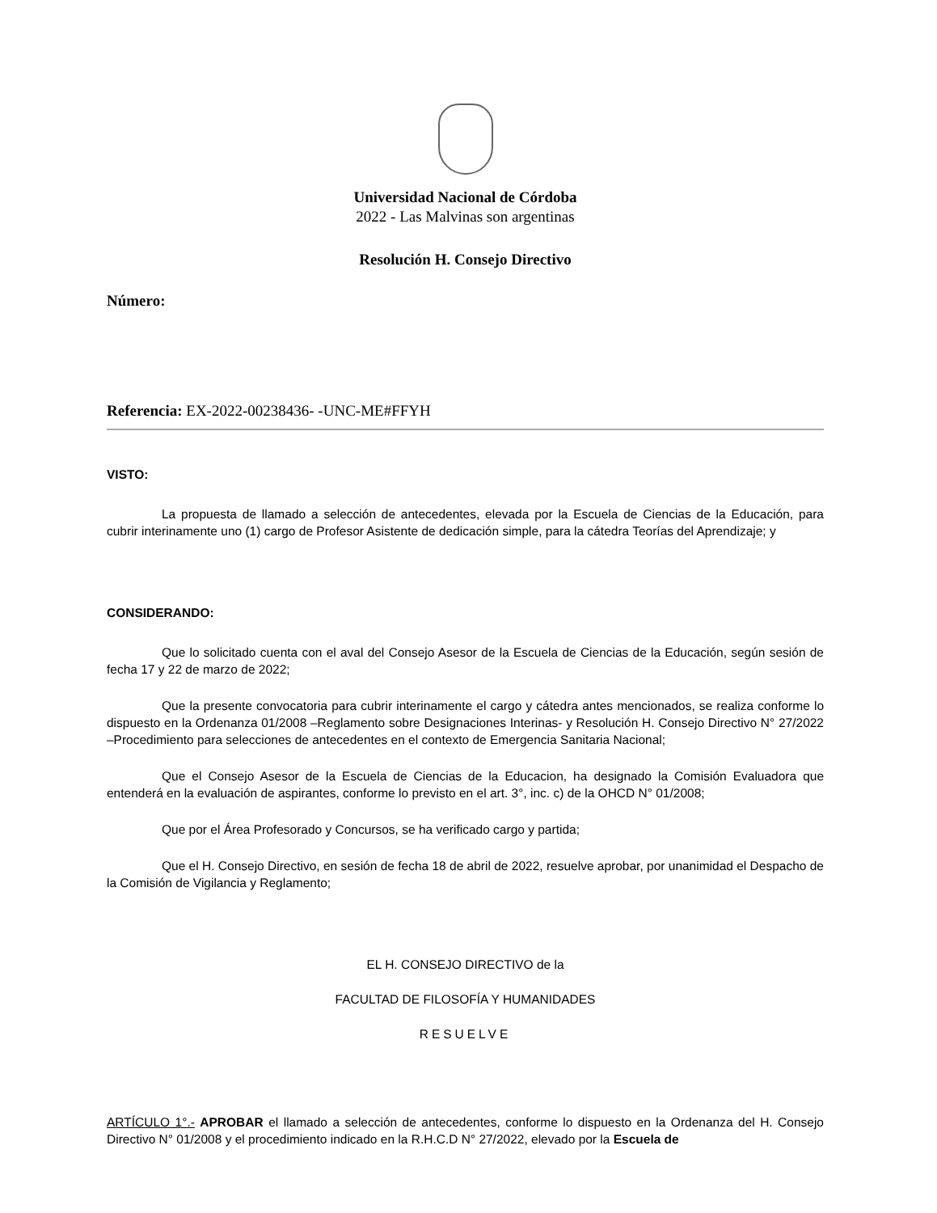Universidad Nacional de Córdoba
2022 - Las Malvinas son argentinas
Resolución H. Consejo Directivo
Número:
Referencia: EX-2022-00238436- -UNC-ME#FFYH
VISTO:
La propuesta de llamado a selección de antecedentes, elevada por la Escuela de Ciencias de la Educación, para cubrir interinamente uno (1) cargo de Profesor Asistente de dedicación simple, para la cátedra Teorías del Aprendizaje; y
CONSIDERANDO:
Que lo solicitado cuenta con el aval del Consejo Asesor de la Escuela de Ciencias de la Educación, según sesión de fecha 17 y 22 de marzo de 2022;
Que la presente convocatoria para cubrir interinamente el cargo y cátedra antes mencionados, se realiza conforme lo dispuesto en la Ordenanza 01/2008 –Reglamento sobre Designaciones Interinas- y Resolución H. Consejo Directivo N° 27/2022 –Procedimiento para selecciones de antecedentes en el contexto de Emergencia Sanitaria Nacional;
Que el Consejo Asesor de la Escuela de Ciencias de la Educacion, ha designado la Comisión Evaluadora que entenderá en la evaluación de aspirantes, conforme lo previsto en el art. 3°, inc. c) de la OHCD N° 01/2008;
Que por el Área Profesorado y Concursos, se ha verificado cargo y partida;
Que el H. Consejo Directivo, en sesión de fecha 18 de abril de 2022, resuelve aprobar, por unanimidad el Despacho de la Comisión de Vigilancia y Reglamento;
EL H. CONSEJO DIRECTIVO de la
FACULTAD DE FILOSOFÍA Y HUMANIDADES
RESUELVE
ARTÍCULO 1°.- APROBAR el llamado a selección de antecedentes, conforme lo dispuesto en la Ordenanza del H. Consejo Directivo N° 01/2008 y el procedimiento indicado en la R.H.C.D N° 27/2022, elevado por la Escuela de